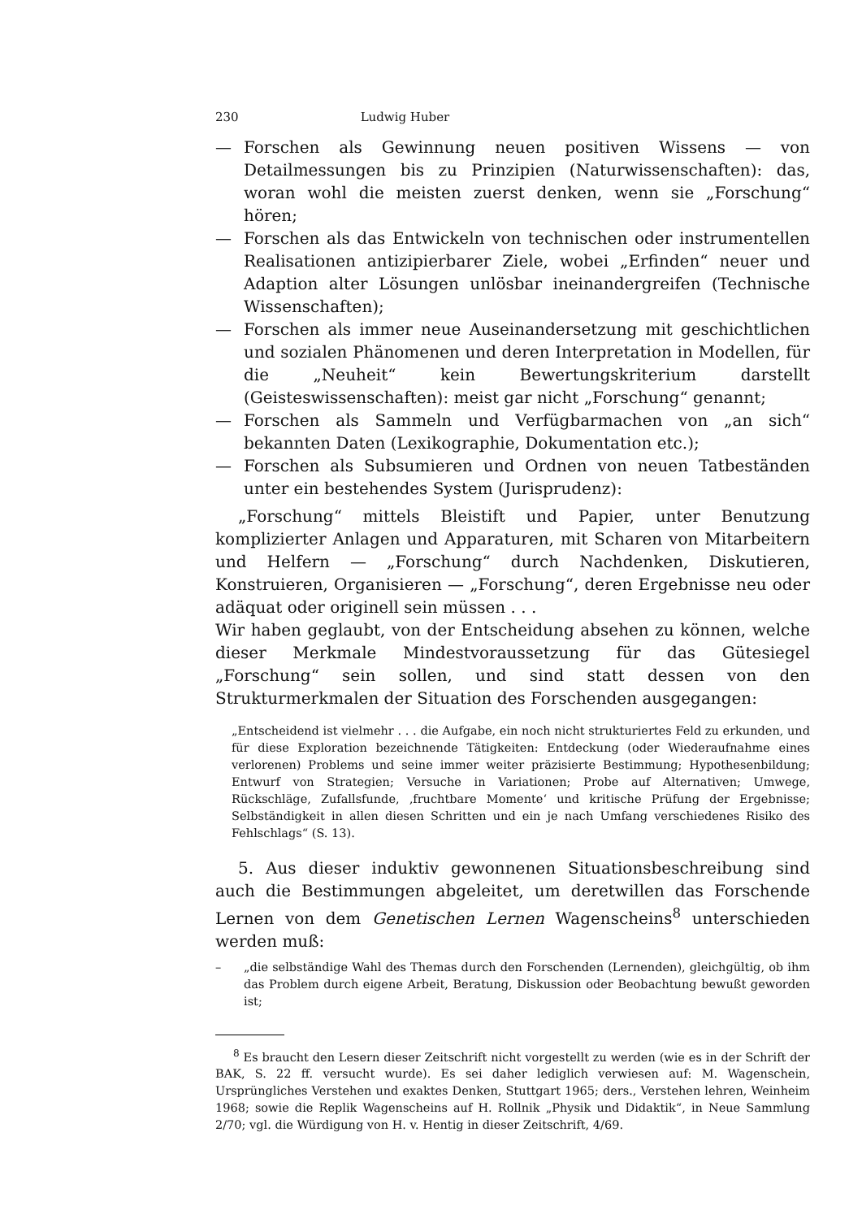230 Ludwig Huber
— Forschen als Gewinnung neuen positiven Wissens — von Detailmessungen bis zu Prinzipien (Naturwissenschaften): das, woran wohl die meisten zuerst denken, wenn sie „Forschung“ hören;
— Forschen als das Entwickeln von technischen oder instrumentellen Realisationen antizipierbarer Ziele, wobei „Erfinden“ neuer und Adaption alter Lösungen unlösbar ineinandergreifen (Technische Wissenschaften);
— Forschen als immer neue Auseinandersetzung mit geschichtlichen und sozialen Phänomenen und deren Interpretation in Modellen, für die „Neuheit“ kein Bewertungskriterium darstellt (Geisteswissenschaften): meist gar nicht „Forschung“ genannt;
— Forschen als Sammeln und Verfügbarmachen von „an sich“ bekannten Daten (Lexikographie, Dokumentation etc.);
— Forschen als Subsumieren und Ordnen von neuen Tatbeständen unter ein bestehendes System (Jurisprudenz):
„Forschung“ mittels Bleistift und Papier, unter Benutzung komplizierter Anlagen und Apparaturen, mit Scharen von Mitarbeitern und Helfern — „Forschung“ durch Nachdenken, Diskutieren, Konstruieren, Organisieren — „Forschung“, deren Ergebnisse neu oder adäquat oder originell sein müssen . . .
Wir haben geglaubt, von der Entscheidung absehen zu können, welche dieser Merkmale Mindestvoraussetzung für das Gütesiegel „Forschung“ sein sollen, und sind statt dessen von den Strukturmerkmalen der Situation des Forschenden ausgegangen:
„Entscheidend ist vielmehr . . . die Aufgabe, ein noch nicht strukturiertes Feld zu erkunden, und für diese Exploration bezeichnende Tätigkeiten: Entdeckung (oder Wiederaufnahme eines verlorenen) Problems und seine immer weiter präzisierte Bestimmung; Hypothesenbildung; Entwurf von Strategien; Versuche in Variationen; Probe auf Alternativen; Umwege, Rückschläge, Zufallsfunde, ‚fruchtbare Momente‘ und kritische Prüfung der Ergebnisse; Selbständigkeit in allen diesen Schritten und ein je nach Umfang verschiedenes Risiko des Fehlschlags“ (S. 13).
5. Aus dieser induktiv gewonnenen Situationsbeschreibung sind auch die Bestimmungen abgeleitet, um deretwillen das Forschende Lernen von dem Genetischen Lernen Wagenscheins<sup>8</sup> unterschieden werden muß:
– „die selbständige Wahl des Themas durch den Forschenden (Lernenden), gleichgültig, ob ihm das Problem durch eigene Arbeit, Beratung, Diskussion oder Beobachtung bewußt geworden ist;
<sup>8</sup> Es braucht den Lesern dieser Zeitschrift nicht vorgestellt zu werden (wie es in der Schrift der BAK, S. 22 ff. versucht wurde). Es sei daher lediglich verwiesen auf: M. Wagenschein, Ursprüngliches Verstehen und exaktes Denken, Stuttgart 1965; ders., Verstehen lehren, Weinheim 1968; sowie die Replik Wagenscheins auf H. Rollnik „Physik und Didaktik“, in Neue Sammlung 2/70; vgl. die Würdigung von H. v. Hentig in dieser Zeitschrift, 4/69.